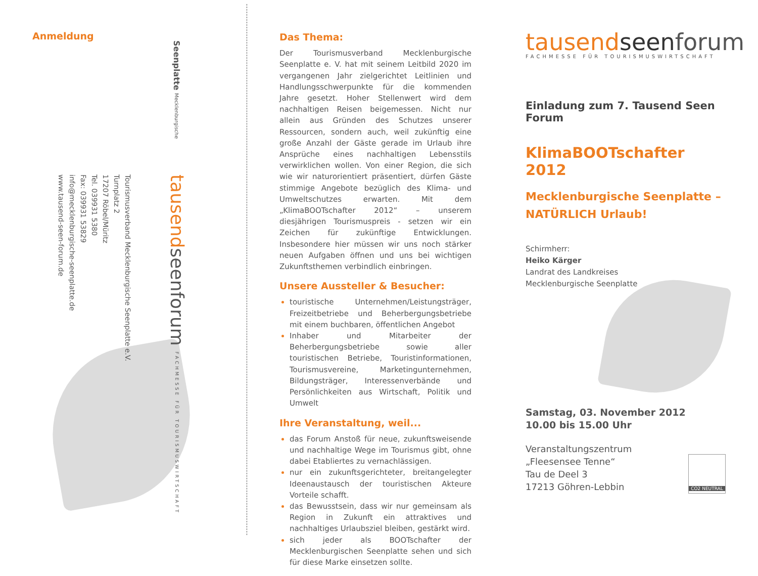Anmeldung
Tourismusverband Mecklenburgische Seenplatte e.V.
Turnplatz 2
17207 Röbel/Müritz
Tel. 039931 5380
Fax: 039931 53829
info@mecklenburgische-seenplatte.de
www.tausend-seen-forum.de
tausendseenforum FACHMESSE FÜR TOURISMUSWIRTSCHAFT
Seenplatte Mecklenburgische
Das Thema:
Der Tourismusverband Mecklenburgische Seenplatte e. V. hat mit seinem Leitbild 2020 im vergangenen Jahr zielgerichtet Leitlinien und Handlungsschwerpunkte für die kommenden Jahre gesetzt. Hoher Stellenwert wird dem nachhaltigen Reisen beigemessen. Nicht nur allein aus Gründen des Schutzes unserer Ressourcen, sondern auch, weil zukünftig eine große Anzahl der Gäste gerade im Urlaub ihre Ansprüche eines nachhaltigen Lebensstils verwirklichen wollen. Von einer Region, die sich wie wir naturorientiert präsentiert, dürfen Gäste stimmige Angebote bezüglich des Klima- und Umweltschutzes erwarten. Mit dem „KlimaBOOTschafter 2012“ – unserem diesjährigen Tourismuspreis - setzen wir ein Zeichen für zukünftige Entwicklungen. Insbesondere hier müssen wir uns noch stärker neuen Aufgaben öffnen und uns bei wichtigen Zukunftsthemen verbindlich einbringen.
Unsere Aussteller & Besucher:
touristische Unternehmen/Leistungsträger, Freizeitbetriebe und Beherbergungsbetriebe mit einem buchbaren, öffentlichen Angebot
Inhaber und Mitarbeiter der Beherbergungsbetriebe sowie aller touristischen Betriebe, Touristinformationen, Tourismusvereine, Marketingunternehmen, Bildungsträger, Interessenverbände und Persönlichkeiten aus Wirtschaft, Politik und Umwelt
Ihre Veranstaltung, weil...
das Forum Anstoß für neue, zukunftsweisende und nachhaltige Wege im Tourismus gibt, ohne dabei Etabliertes zu vernachlässigen.
nur ein zukunftsgerichteter, breitangelegter Ideenaustausch der touristischen Akteure Vorteile schafft.
das Bewusstsein, dass wir nur gemeinsam als Region in Zukunft ein attraktives und nachhaltiges Urlaubsziel bleiben, gestärkt wird.
sich jeder als BOOTschafter der Mecklenburgischen Seenplatte sehen und sich für diese Marke einsetzen sollte.
tausend seenforum
FACHMESSE FÜR TOURISMUSWIRTSCHAFT
Einladung zum 7. Tausend Seen Forum
KlimaBOOTschafter 2012
Mecklenburgische Seenplatte –
NATÜRLICH Urlaub!
Schirmherr:
Heiko Kärger
Landrat des Landkreises
Mecklenburgische Seenplatte
Samstag, 03. November 2012
10.00 bis 15.00 Uhr
Veranstaltungszentrum
„Fleesensee Tenne“
Tau de Deel 3
17213 Göhren-Lebbin
CO2 NEUTRAL